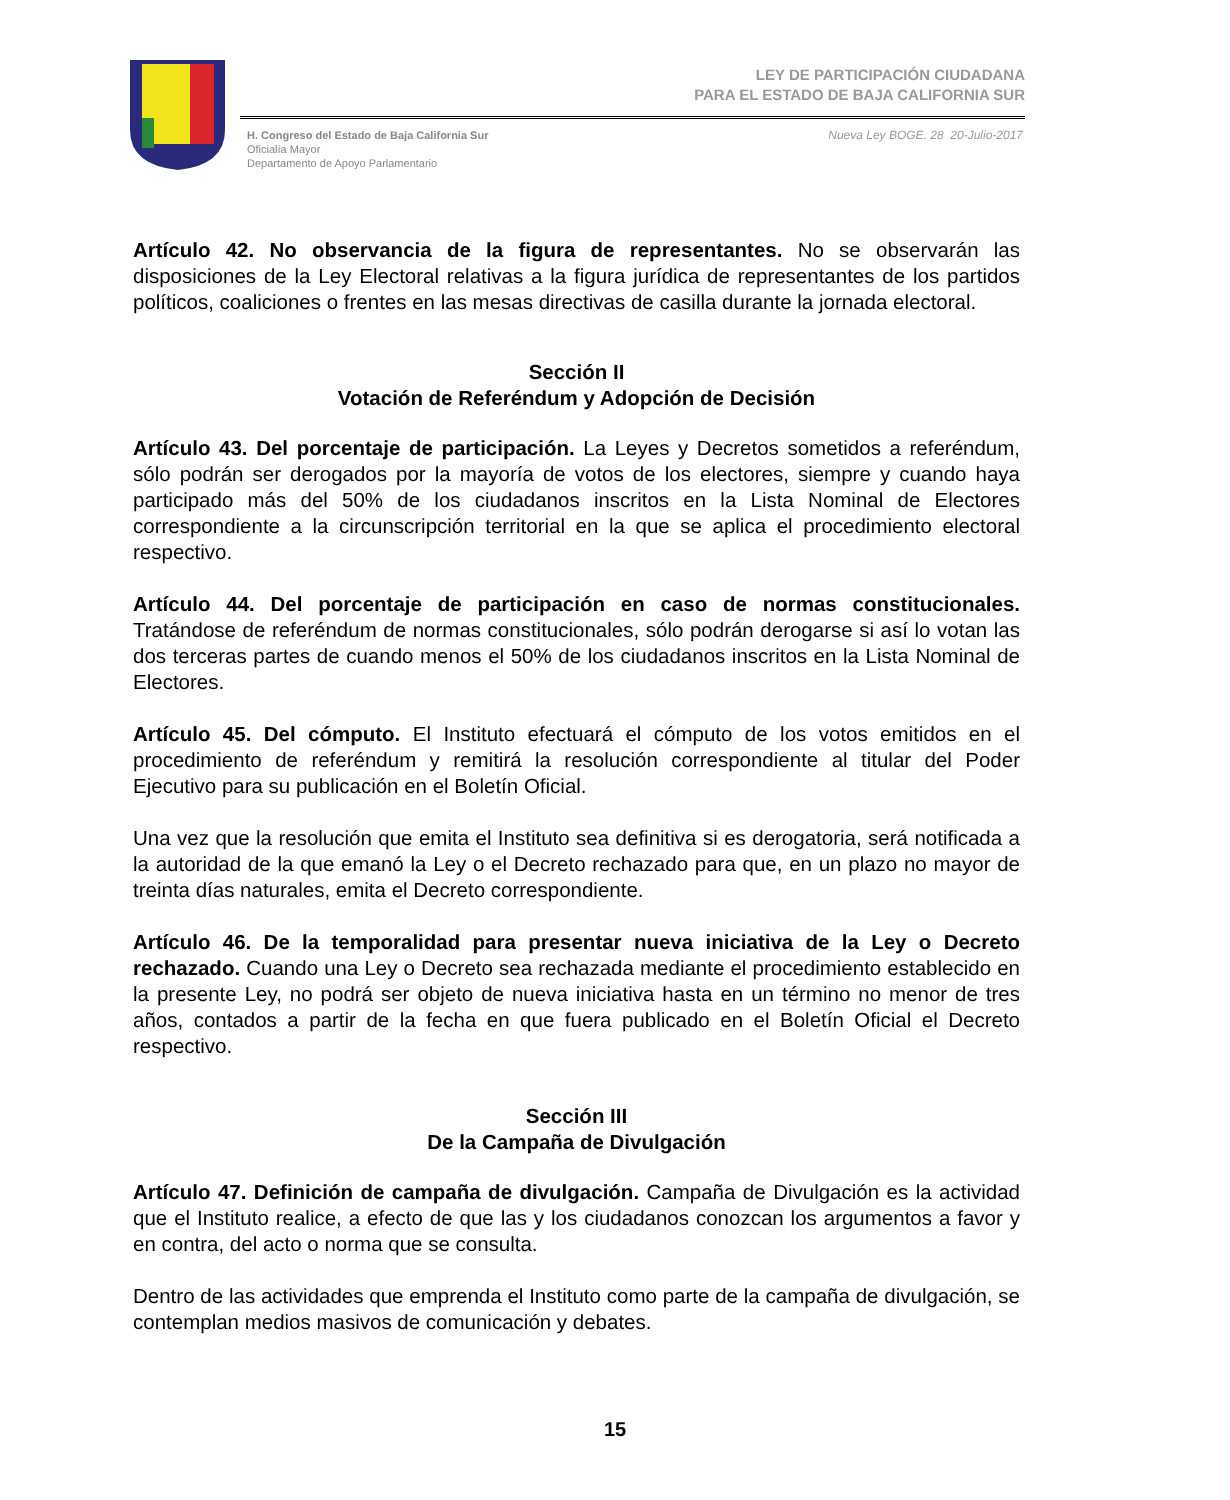LEY DE PARTICIPACIÓN CIUDADANA
PARA EL ESTADO DE BAJA CALIFORNIA SUR
H. Congreso del Estado de Baja California Sur
Oficialía Mayor
Departamento de Apoyo Parlamentario
Nueva Ley BOGE. 28 20-Julio-2017
Artículo 42. No observancia de la figura de representantes. No se observarán las disposiciones de la Ley Electoral relativas a la figura jurídica de representantes de los partidos políticos, coaliciones o frentes en las mesas directivas de casilla durante la jornada electoral.
Sección II
Votación de Referéndum y Adopción de Decisión
Artículo 43. Del porcentaje de participación. La Leyes y Decretos sometidos a referéndum, sólo podrán ser derogados por la mayoría de votos de los electores, siempre y cuando haya participado más del 50% de los ciudadanos inscritos en la Lista Nominal de Electores correspondiente a la circunscripción territorial en la que se aplica el procedimiento electoral respectivo.
Artículo 44. Del porcentaje de participación en caso de normas constitucionales. Tratándose de referéndum de normas constitucionales, sólo podrán derogarse si así lo votan las dos terceras partes de cuando menos el 50% de los ciudadanos inscritos en la Lista Nominal de Electores.
Artículo 45. Del cómputo. El Instituto efectuará el cómputo de los votos emitidos en el procedimiento de referéndum y remitirá la resolución correspondiente al titular del Poder Ejecutivo para su publicación en el Boletín Oficial.
Una vez que la resolución que emita el Instituto sea definitiva si es derogatoria, será notificada a la autoridad de la que emanó la Ley o el Decreto rechazado para que, en un plazo no mayor de treinta días naturales, emita el Decreto correspondiente.
Artículo 46. De la temporalidad para presentar nueva iniciativa de la Ley o Decreto rechazado. Cuando una Ley o Decreto sea rechazada mediante el procedimiento establecido en la presente Ley, no podrá ser objeto de nueva iniciativa hasta en un término no menor de tres años, contados a partir de la fecha en que fuera publicado en el Boletín Oficial el Decreto respectivo.
Sección III
De la Campaña de Divulgación
Artículo 47. Definición de campaña de divulgación. Campaña de Divulgación es la actividad que el Instituto realice, a efecto de que las y los ciudadanos conozcan los argumentos a favor y en contra, del acto o norma que se consulta.
Dentro de las actividades que emprenda el Instituto como parte de la campaña de divulgación, se contemplan medios masivos de comunicación y debates.
15